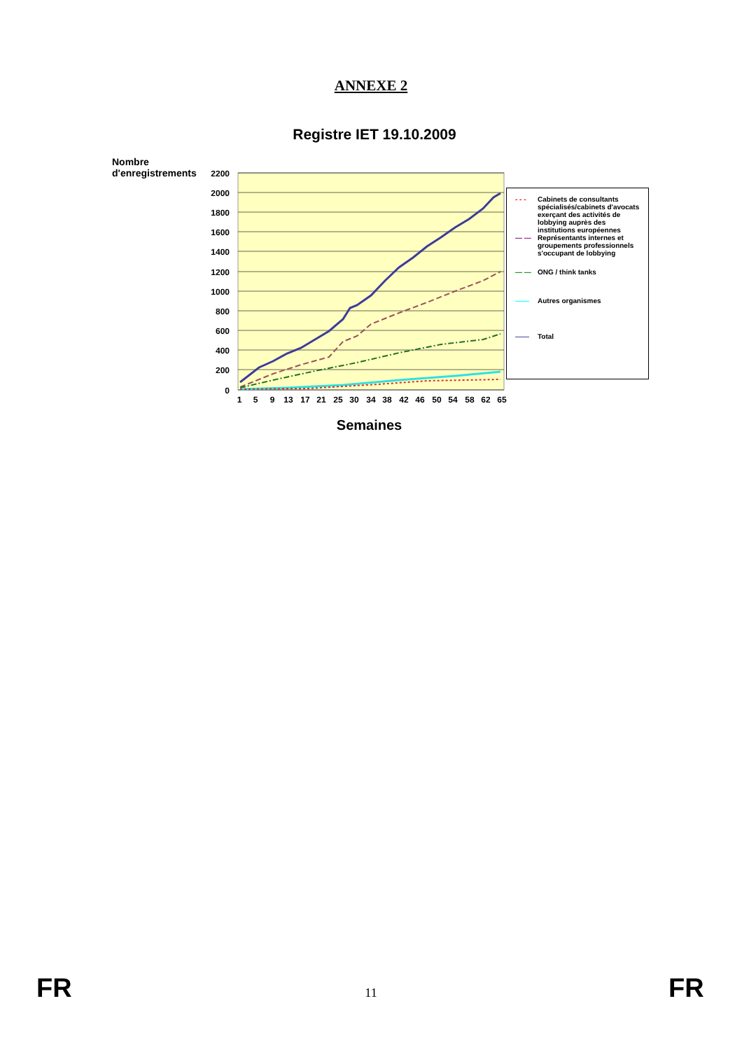ANNEXE 2
Registre IET 19.10.2009
Nombre
d'enregistrements
2200
2000
1800
1600
1400
1200
1000
800
600
400
200
0
1
5
9
13
17
21
25
30
34
38
42
46
50
54
58
62
65
- - - Cabinets de consultants spécialisés/cabinets d'avocats exerçant des activités de lobbying auprès des institutions européennes
— — Représentants internes et groupements professionnels s'occupant de lobbying
— — ONG / think tanks
—— Autres organismes
—— Total
Semaines
FR 11 FR